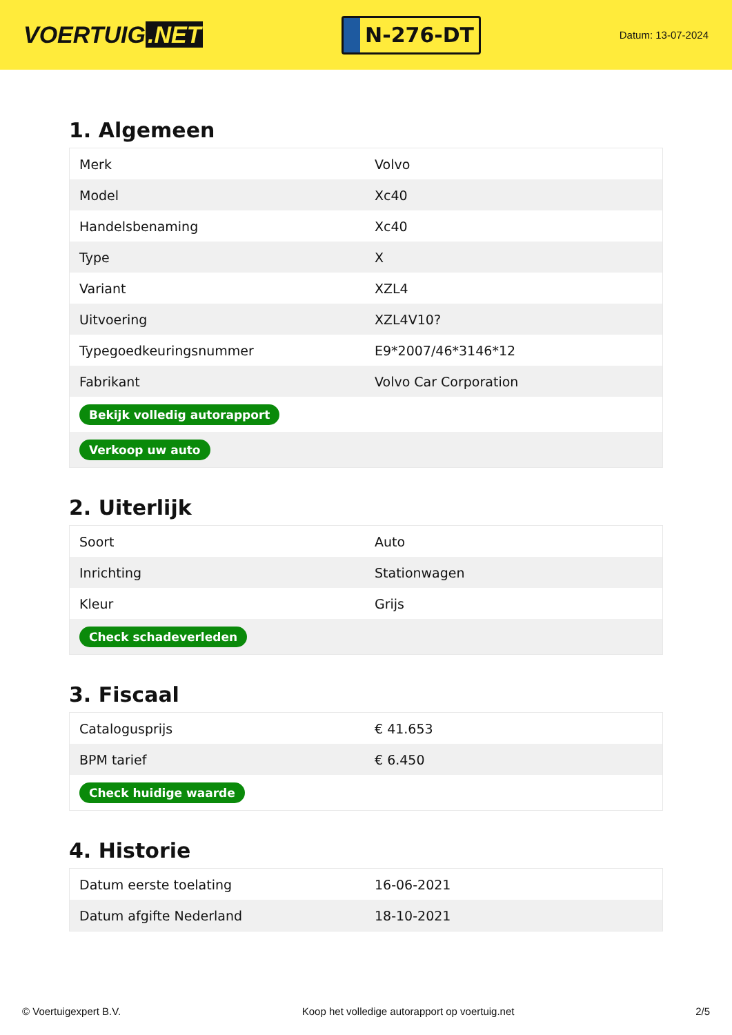VOERTUIG.NET
N-276-DT
Datum: 13-07-2024
1. Algemeen
| Merk | Volvo |
| Model | Xc40 |
| Handelsbenaming | Xc40 |
| Type | X |
| Variant | XZL4 |
| Uitvoering | XZL4V10? |
| Typegoedkeuringsnummer | E9*2007/46*3146*12 |
| Fabrikant | Volvo Car Corporation |
| Bekijk volledig autorapport | |
| Verkoop uw auto | |
2. Uiterlijk
| Soort | Auto |
| Inrichting | Stationwagen |
| Kleur | Grijs |
| Check schadeverleden | |
3. Fiscaal
| Catalogusprijs | € 41.653 |
| BPM tarief | € 6.450 |
| Check huidige waarde | |
4. Historie
| Datum eerste toelating | 16-06-2021 |
| Datum afgifte Nederland | 18-10-2021 |
© Voertuigexpert B.V. Koop het volledige autorapport op voertuig.net 2/5